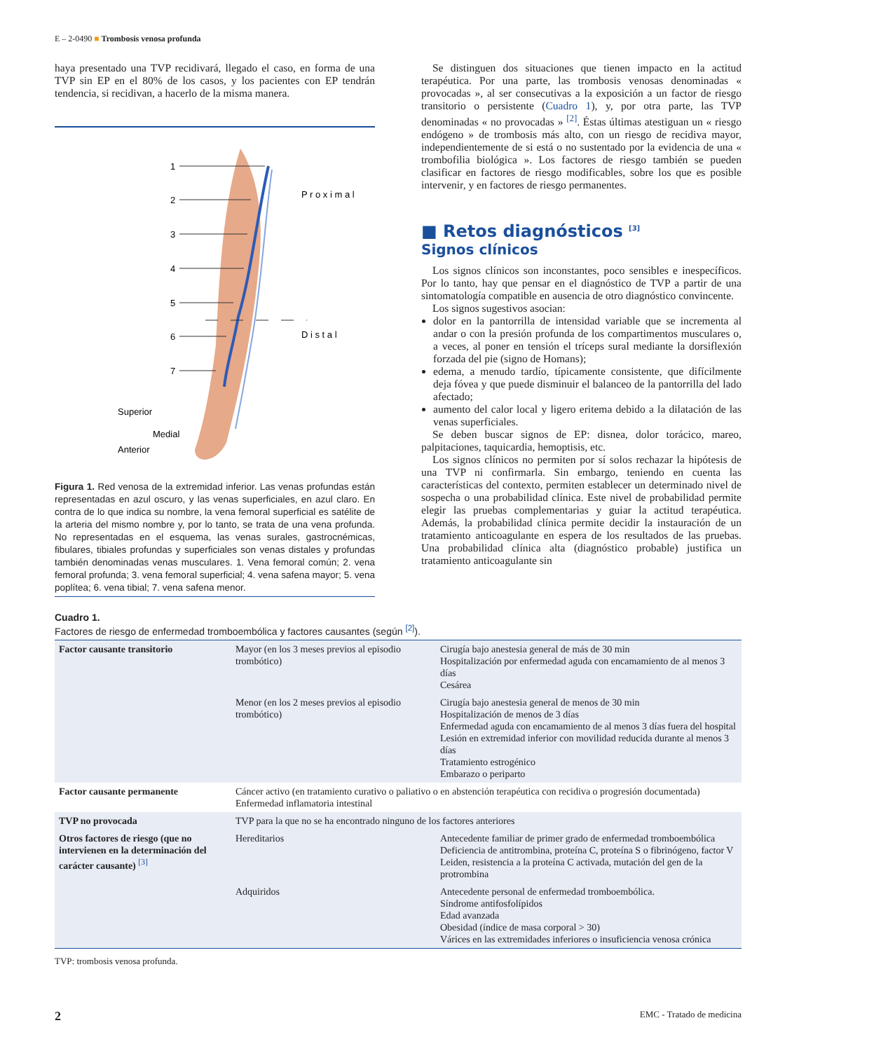E – 2-0490 ■ Trombosis venosa profunda
haya presentado una TVP recidivará, llegado el caso, en forma de una TVP sin EP en el 80% de los casos, y los pacientes con EP tendrán tendencia, si recidivan, a hacerlo de la misma manera.
1
2
3
4
5
6
7
P r o x i m a l
D i s t a l
Superior
Medial
Anterior
Figura 1. Red venosa de la extremidad inferior. Las venas profundas están representadas en azul oscuro, y las venas superficiales, en azul claro. En contra de lo que indica su nombre, la vena femoral superficial es satélite de la arteria del mismo nombre y, por lo tanto, se trata de una vena profunda. No representadas en el esquema, las venas surales, gastrocnémicas, fibulares, tibiales profundas y superficiales son venas distales y profundas también denominadas venas musculares. 1. Vena femoral común; 2. vena femoral profunda; 3. vena femoral superficial; 4. vena safena mayor; 5. vena poplítea; 6. vena tibial; 7. vena safena menor.
Se distinguen dos situaciones que tienen impacto en la actitud terapéutica. Por una parte, las trombosis venosas denominadas « provocadas », al ser consecutivas a la exposición a un factor de riesgo transitorio o persistente (Cuadro 1), y, por otra parte, las TVP denominadas « no provocadas » <sup>[2]</sup>. Éstas últimas atestiguan un « riesgo endógeno » de trombosis más alto, con un riesgo de recidiva mayor, independientemente de si está o no sustentado por la evidencia de una « trombofilia biológica ». Los factores de riesgo también se pueden clasificar en factores de riesgo modificables, sobre los que es posible intervenir, y en factores de riesgo permanentes.
■ Retos diagnósticos <sup>[3]</sup>
Signos clínicos
Los signos clínicos son inconstantes, poco sensibles e inespecíficos. Por lo tanto, hay que pensar en el diagnóstico de TVP a partir de una sintomatología compatible en ausencia de otro diagnóstico convincente.
Los signos sugestivos asocian:
dolor en la pantorrilla de intensidad variable que se incrementa al andar o con la presión profunda de los compartimentos musculares o, a veces, al poner en tensión el tríceps sural mediante la dorsiflexión forzada del pie (signo de Homans);
edema, a menudo tardío, típicamente consistente, que difícilmente deja fóvea y que puede disminuir el balanceo de la pantorrilla del lado afectado;
aumento del calor local y ligero eritema debido a la dilatación de las venas superficiales.
Se deben buscar signos de EP: disnea, dolor torácico, mareo, palpitaciones, taquicardia, hemoptisis, etc.
Los signos clínicos no permiten por sí solos rechazar la hipótesis de una TVP ni confirmarla. Sin embargo, teniendo en cuenta las características del contexto, permiten establecer un determinado nivel de sospecha o una probabilidad clínica. Este nivel de probabilidad permite elegir las pruebas complementarias y guiar la actitud terapéutica. Además, la probabilidad clínica permite decidir la instauración de un tratamiento anticoagulante en espera de los resultados de las pruebas. Una probabilidad clínica alta (diagnóstico probable) justifica un tratamiento anticoagulante sin
Cuadro 1.
Factores de riesgo de enfermedad tromboembólica y factores causantes (según <sup>[2]</sup>).
| Factor causante transitorio | Mayor (en los 3 meses previos al episodio trombótico) | Cirugía bajo anestesia general de más de 30 min Hospitalización por enfermedad aguda con encamamiento de al menos 3 días Cesárea |
| | Menor (en los 2 meses previos al episodio trombótico) | Cirugía bajo anestesia general de menos de 30 min Hospitalización de menos de 3 días Enfermedad aguda con encamamiento de al menos 3 días fuera del hospital Lesión en extremidad inferior con movilidad reducida durante al menos 3 días Tratamiento estrogénico Embarazo o periparto |
| Factor causante permanente | Cáncer activo (en tratamiento curativo o paliativo o en abstención terapéutica con recidiva o progresión documentada) Enfermedad inflamatoria intestinal | |
| TVP no provocada | TVP para la que no se ha encontrado ninguno de los factores anteriores | |
| Otros factores de riesgo (que no intervienen en la determinación del carácter causante) <sup>[3]</sup> | Hereditarios | Antecedente familiar de primer grado de enfermedad tromboembólica Deficiencia de antitrombina, proteína C, proteína S o fibrinógeno, factor V Leiden, resistencia a la proteína C activada, mutación del gen de la protrombina |
| | Adquiridos | Antecedente personal de enfermedad tromboembólica. Síndrome antifosfolípidos Edad avanzada Obesidad (índice de masa corporal > 30) Várices en las extremidades inferiores o insuficiencia venosa crónica |
TVP: trombosis venosa profunda.
2 EMC - Tratado de medicina